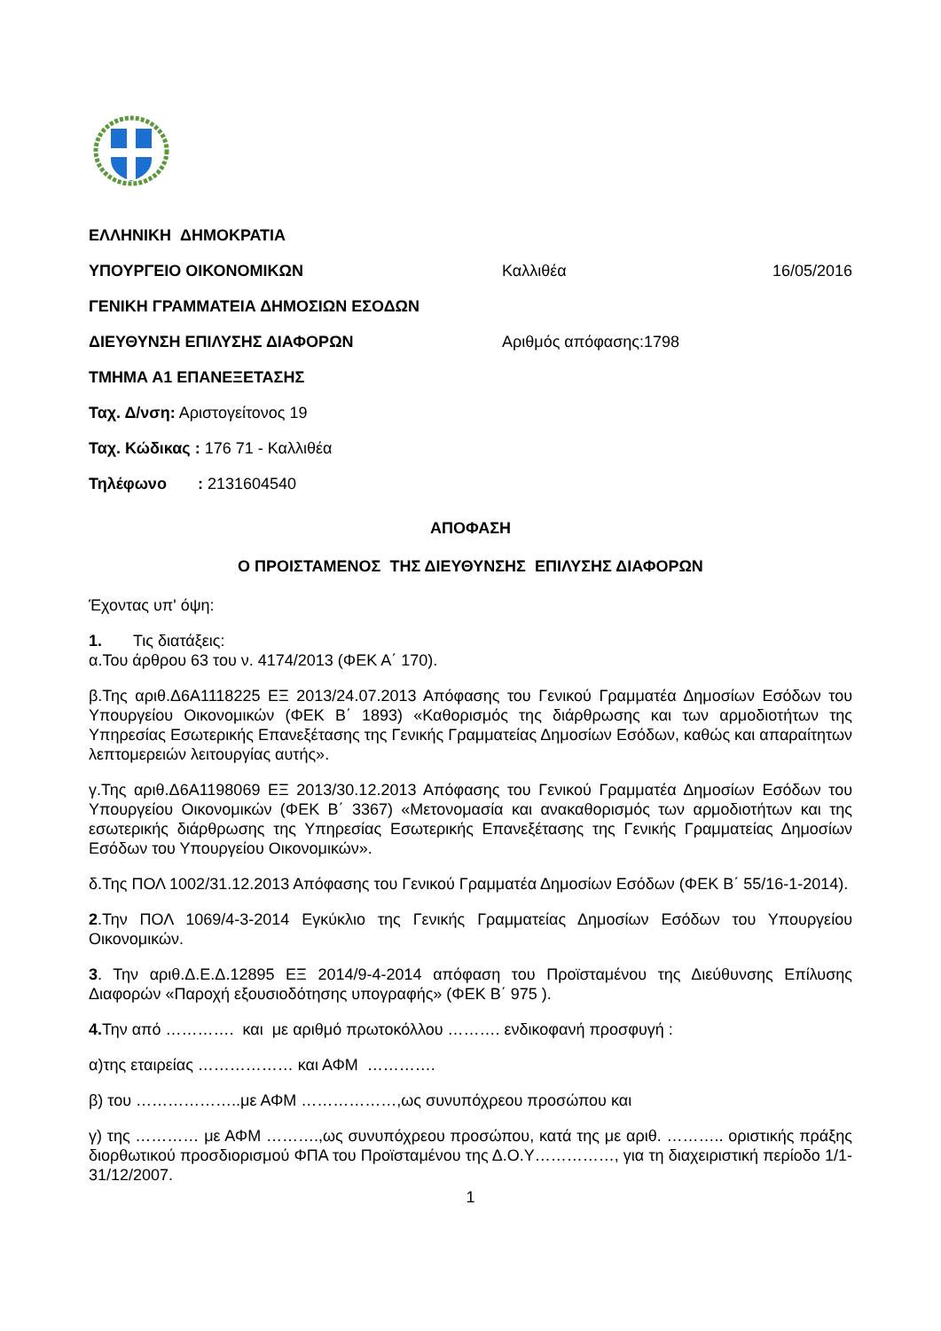ΕΛΛΗΝΙΚΗ ΔΗΜΟΚΡΑΤΙΑ
ΥΠΟΥΡΓΕΙΟ ΟΙΚΟΝΟΜΙΚΩΝ Καλλιθέα 16/05/2016
ΓΕΝΙΚΗ ΓΡΑΜΜΑΤΕΙΑ ΔΗΜΟΣΙΩΝ ΕΣΟΔΩΝ
ΔΙΕΥΘΥΝΣΗ ΕΠΙΛΥΣΗΣ ΔΙΑΦΟΡΩΝ Αριθμός απόφασης:1798
ΤΜΗΜΑ Α1 ΕΠΑΝΕΞΕΤΑΣΗΣ
Ταχ. Δ/νση: Αριστογείτονος 19
Ταχ. Κώδικας : 176 71 - Καλλιθέα
Τηλέφωνο : 2131604540
ΑΠΟΦΑΣΗ
Ο ΠΡΟΙΣΤΑΜΕΝΟΣ ΤΗΣ ΔΙΕΥΘΥΝΣΗΣ ΕΠΙΛΥΣΗΣ ΔΙΑΦΟΡΩΝ
Έχοντας υπ' όψη:
1. Τις διατάξεις:
α.Του άρθρου 63 του ν. 4174/2013 (ΦΕΚ Α΄ 170).
β.Της αριθ.Δ6Α1118225 ΕΞ 2013/24.07.2013 Απόφασης του Γενικού Γραμματέα Δημοσίων Εσόδων του Υπουργείου Οικονομικών (ΦΕΚ Β΄ 1893) «Καθορισμός της διάρθρωσης και των αρμοδιοτήτων της Υπηρεσίας Εσωτερικής Επανεξέτασης της Γενικής Γραμματείας Δημοσίων Εσόδων, καθώς και απαραίτητων λεπτομερειών λειτουργίας αυτής».
γ.Της αριθ.Δ6Α1198069 ΕΞ 2013/30.12.2013 Απόφασης του Γενικού Γραμματέα Δημοσίων Εσόδων του Υπουργείου Οικονομικών (ΦΕΚ Β΄ 3367) «Μετονομασία και ανακαθορισμός των αρμοδιοτήτων και της εσωτερικής διάρθρωσης της Υπηρεσίας Εσωτερικής Επανεξέτασης της Γενικής Γραμματείας Δημοσίων Εσόδων του Υπουργείου Οικονομικών».
δ.Της ΠΟΛ 1002/31.12.2013 Απόφασης του Γενικού Γραμματέα Δημοσίων Εσόδων (ΦΕΚ Β΄ 55/16-1-2014).
2.Την ΠΟΛ 1069/4-3-2014 Εγκύκλιο της Γενικής Γραμματείας Δημοσίων Εσόδων του Υπουργείου Οικονομικών.
3. Την αριθ.Δ.Ε.Δ.12895 ΕΞ 2014/9-4-2014 απόφαση του Προϊσταμένου της Διεύθυνσης Επίλυσης Διαφορών «Παροχή εξουσιοδότησης υπογραφής» (ΦΕΚ Β΄ 975 ).
4. Την από …………. και με αριθμό πρωτοκόλλου ………. ενδικοφανή προσφυγή :
α)της εταιρείας ……………… και ΑΦΜ ………….
β) του ………………..με ΑΦΜ ………………,ως συνυπόχρεου προσώπου και
γ) της ………… με ΑΦΜ ……….,ως συνυπόχρεου προσώπου, κατά της με αριθ. ……….. οριστικής πράξης διορθωτικού προσδιορισμού ΦΠΑ του Προϊσταμένου της Δ.Ο.Υ……………, για τη διαχειριστική περίοδο 1/1-31/12/2007.
1